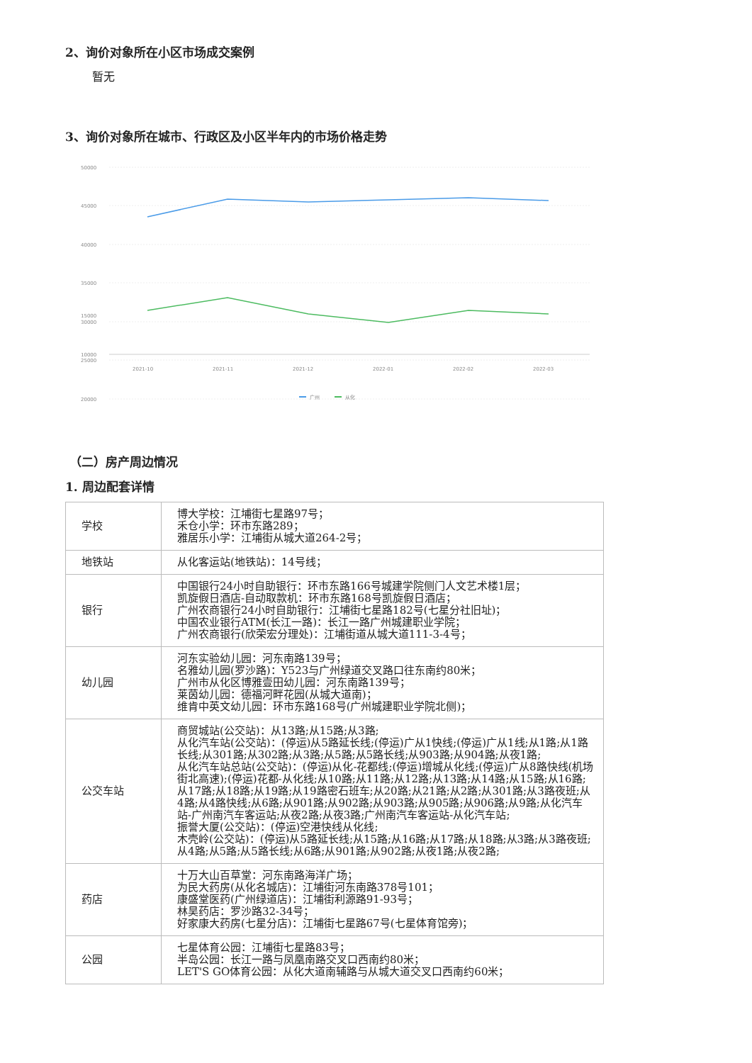2、询价对象所在小区市场成交案例
暂无
3、询价对象所在城市、行政区及小区半年内的市场价格走势
50000
45000
40000
35000
30000
25000
20000
15000
10000
2021-10
2021-11
2021-12
2022-01
2022-02
2022-03
广州
从化
（二）房产周边情况
1. 周边配套详情
| 学校 | 博大学校：江埔街七星路97号； 禾仓小学：环市东路289； 雅居乐小学：江埔街从城大道264-2号； |
| 地铁站 | 从化客运站(地铁站)：14号线； |
| 银行 | 中国银行24小时自助银行：环市东路166号城建学院侧门人文艺术楼1层； 凯旋假日酒店-自动取款机：环市东路168号凯旋假日酒店； 广州农商银行24小时自助银行：江埔街七星路182号(七星分社旧址)； 中国农业银行ATM(长江一路)：长江一路广州城建职业学院； 广州农商银行(欣荣宏分理处)：江埔街道从城大道111-3-4号； |
| 幼儿园 | 河东实验幼儿园：河东南路139号； 名雅幼儿园(罗沙路)：Y523与广州绿道交叉路口往东南约80米； 广州市从化区博雅壹田幼儿园：河东南路139号； 莱茵幼儿园：德福河畔花园(从城大道南)； 维肯中英文幼儿园：环市东路168号(广州城建职业学院北侧)； |
| 公交车站 | 商贸城站(公交站)：从13路;从15路;从3路; 从化汽车站(公交站)：(停运)从5路延长线;(停运)广从1快线;(停运)广从1线;从1路;从1路长线;从301路;从302路;从3路;从5路;从5路长线;从903路;从904路;从夜1路; 从化汽车站总站(公交站)：(停运)从化-花都线;(停运)增城从化线;(停运)广从8路快线(机场街北高速);(停运)花都-从化线;从10路;从11路;从12路;从13路;从14路;从15路;从16路;从17路;从18路;从19路;从19路密石班车;从20路;从21路;从2路;从301路;从3路夜班;从4路;从4路快线;从6路;从901路;从902路;从903路;从905路;从906路;从9路;从化汽车站-广州南汽车客运站;从夜2路;从夜3路;广州南汽车客运站-从化汽车站; 振誉大厦(公交站)：(停运)空港快线从化线; 木壳岭(公交站)：(停运)从5路延长线;从15路;从16路;从17路;从18路;从3路;从3路夜班;从4路;从5路;从5路长线;从6路;从901路;从902路;从夜1路;从夜2路; |
| 药店 | 十万大山百草堂：河东南路海洋广场； 为民大药房(从化名城店)：江埔街河东南路378号101； 康盛堂医药(广州绿道店)：江埔街利源路91-93号； 林昊药店：罗沙路32-34号； 好家康大药房(七星分店)：江埔街七星路67号(七星体育馆旁)； |
| 公园 | 七星体育公园：江埔街七星路83号； 半岛公园：长江一路与凤凰南路交叉口西南约80米； LET'S GO体育公园：从化大道南辅路与从城大道交叉口西南约60米； |